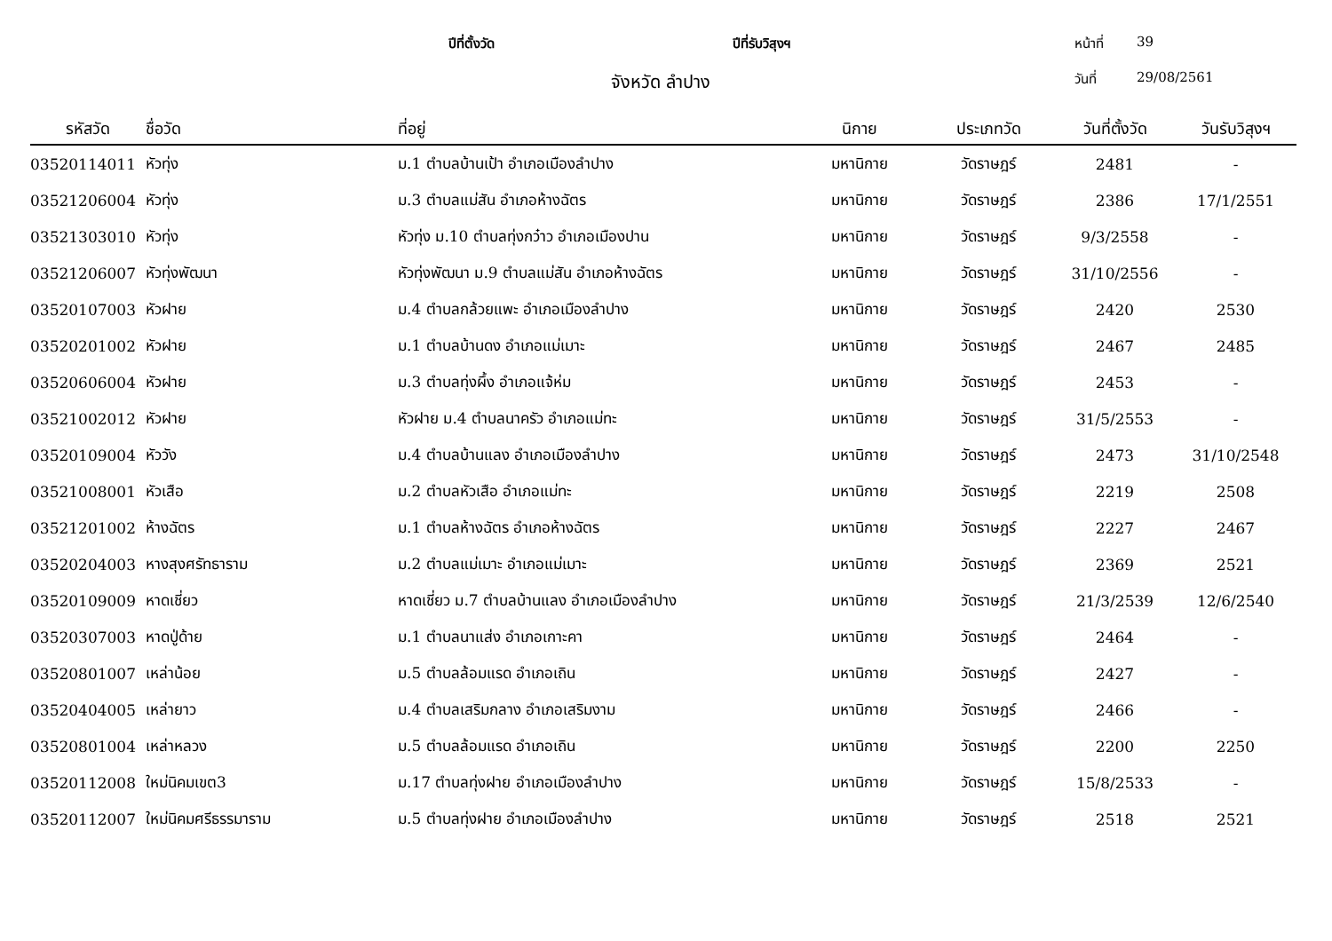ปีที่ตั้งวัด ปีที่รับวิสุงฯ หน้าที่ 39
จังหวัด ลำปาง
วันที่ 29/08/2561
| รหัสวัด | ชื่อวัด | ที่อยู่ | นิกาย | ประเภทวัด | วันที่ตั้งวัด | วันรับวิสุงฯ |
| --- | --- | --- | --- | --- | --- | --- |
| 03520114011 | หัวทุ่ง | ม.1 ตำบลบ้านเป้า อำเภอเมืองลำปาง | มหานิกาย | วัดราษฎร์ | 2481 | - |
| 03521206004 | หัวทุ่ง | ม.3 ตำบลแม่สัน อำเภอห้างฉัตร | มหานิกาย | วัดราษฎร์ | 2386 | 17/1/2551 |
| 03521303010 | หัวทุ่ง | หัวทุ่ง ม.10 ตำบลทุ่งกว๋าว อำเภอเมืองปาน | มหานิกาย | วัดราษฎร์ | 9/3/2558 | - |
| 03521206007 | หัวทุ่งพัฒนา | หัวทุ่งพัฒนา ม.9 ตำบลแม่สัน อำเภอห้างฉัตร | มหานิกาย | วัดราษฎร์ | 31/10/2556 | - |
| 03520107003 | หัวฝาย | ม.4 ตำบลกล้วยแพะ อำเภอเมืองลำปาง | มหานิกาย | วัดราษฎร์ | 2420 | 2530 |
| 03520201002 | หัวฝาย | ม.1 ตำบลบ้านดง อำเภอแม่เมาะ | มหานิกาย | วัดราษฎร์ | 2467 | 2485 |
| 03520606004 | หัวฝาย | ม.3 ตำบลทุ่งผึ้ง อำเภอแจ้ห่ม | มหานิกาย | วัดราษฎร์ | 2453 | - |
| 03521002012 | หัวฝาย | หัวฝาย ม.4 ตำบลนาครัว อำเภอแม่ทะ | มหานิกาย | วัดราษฎร์ | 31/5/2553 | - |
| 03520109004 | หัววัง | ม.4 ตำบลบ้านแลง อำเภอเมืองลำปาง | มหานิกาย | วัดราษฎร์ | 2473 | 31/10/2548 |
| 03521008001 | หัวเสือ | ม.2 ตำบลหัวเสือ อำเภอแม่ทะ | มหานิกาย | วัดราษฎร์ | 2219 | 2508 |
| 03521201002 | ห้างฉัตร | ม.1 ตำบลห้างฉัตร อำเภอห้างฉัตร | มหานิกาย | วัดราษฎร์ | 2227 | 2467 |
| 03520204003 | หางสุงศรัทธาราม | ม.2 ตำบลแม่เมาะ อำเภอแม่เมาะ | มหานิกาย | วัดราษฎร์ | 2369 | 2521 |
| 03520109009 | หาดเชี่ยว | หาดเชี่ยว ม.7 ตำบลบ้านแลง อำเภอเมืองลำปาง | มหานิกาย | วัดราษฎร์ | 21/3/2539 | 12/6/2540 |
| 03520307003 | หาดปู่ด้าย | ม.1 ตำบลนาแส่ง อำเภอเกาะคา | มหานิกาย | วัดราษฎร์ | 2464 | - |
| 03520801007 | เหล่าน้อย | ม.5 ตำบลล้อมแรด อำเภอเถิน | มหานิกาย | วัดราษฎร์ | 2427 | - |
| 03520404005 | เหล่ายาว | ม.4 ตำบลเสริมกลาง อำเภอเสริมงาม | มหานิกาย | วัดราษฎร์ | 2466 | - |
| 03520801004 | เหล่าหลวง | ม.5 ตำบลล้อมแรด อำเภอเถิน | มหานิกาย | วัดราษฎร์ | 2200 | 2250 |
| 03520112008 | ใหม่นิคมเขต3 | ม.17 ตำบลทุ่งฝาย อำเภอเมืองลำปาง | มหานิกาย | วัดราษฎร์ | 15/8/2533 | - |
| 03520112007 | ใหม่นิคมศรีธรรมาราม | ม.5 ตำบลทุ่งฝาย อำเภอเมืองลำปาง | มหานิกาย | วัดราษฎร์ | 2518 | 2521 |